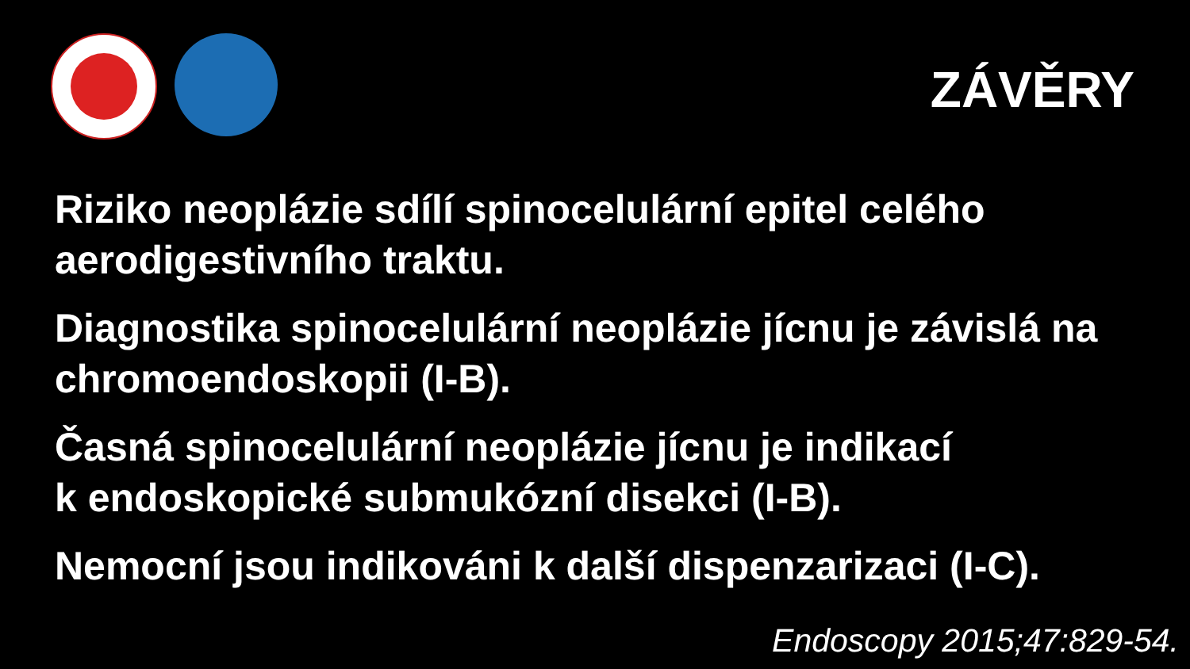ZÁVĚRY
Riziko neoplázie sdílí spinocelulární epitel celého aerodigestivního traktu.
Diagnostika spinocelulární neoplázie jícnu je závislá na chromoendoskopii (I-B).
Časná spinocelulární neoplázie jícnu je indikací
k endoskopické submukózní disekci (I-B).
Nemocní jsou indikováni k další dispenzarizaci (I-C).
Endoscopy 2015;47:829-54.